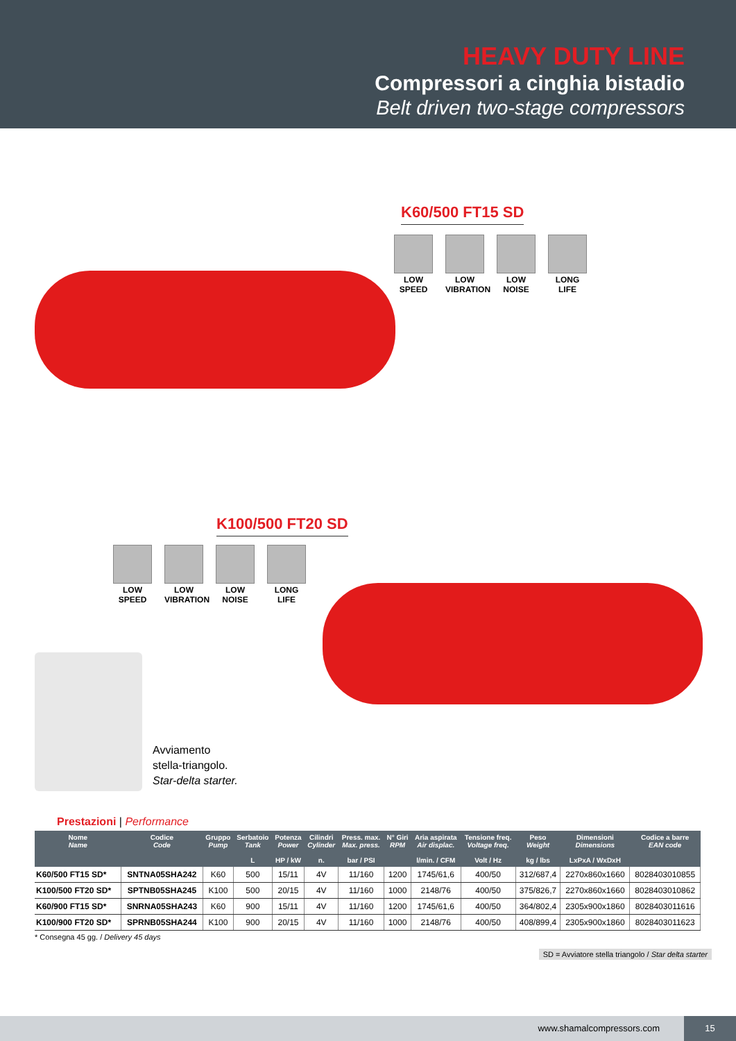HEAVY DUTY LINE
Compressori a cinghia bistadio
Belt driven two-stage compressors
K60/500 FT15 SD
LOW SPEED
LOW VIBRATION
LOW NOISE
LONG LIFE
K100/500 FT20 SD
LOW SPEED
LOW VIBRATION
LOW NOISE
LONG LIFE
Avviamento
stella-triangolo.
Star-delta starter.
SD = Avviatore stella triangolo / Star delta starter
Prestazioni | Performance
| Nome Name | Codice Code | Gruppo Pump | Serbatoio Tank L | Potenza Power HP / kW | Cilindri Cylinder n. | Press. max. Max. press. bar / PSI | N° Giri RPM | Aria aspirata Air displac. l/min. / CFM | Tensione freq. Voltage freq. Volt / Hz | Peso Weight kg / lbs | Dimensioni Dimensions LxPxA / WxDxH | Codice a barre EAN code |
| --- | --- | --- | --- | --- | --- | --- | --- | --- | --- | --- | --- | --- |
| K60/500 FT15 SD* | SNTNA05SHA242 | K60 | 500 | 15/11 | 4V | 11/160 | 1200 | 1745/61,6 | 400/50 | 312/687,4 | 2270x860x1660 | 8028403010855 |
| K100/500 FT20 SD* | SPTNB05SHA245 | K100 | 500 | 20/15 | 4V | 11/160 | 1000 | 2148/76 | 400/50 | 375/826,7 | 2270x860x1660 | 8028403010862 |
| K60/900 FT15 SD* | SNRNA05SHA243 | K60 | 900 | 15/11 | 4V | 11/160 | 1200 | 1745/61,6 | 400/50 | 364/802,4 | 2305x900x1860 | 8028403011616 |
| K100/900 FT20 SD* | SPRNB05SHA244 | K100 | 900 | 20/15 | 4V | 11/160 | 1000 | 2148/76 | 400/50 | 408/899,4 | 2305x900x1860 | 8028403011623 |
* Consegna 45 gg. / Delivery 45 days
www.shamalcompressors.com 15